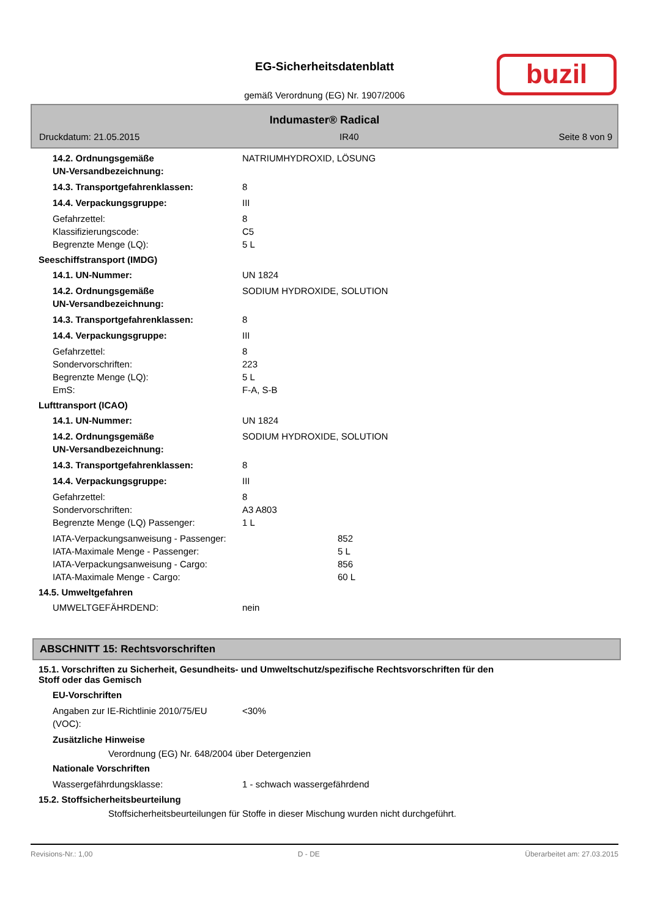EG-Sicherheitsdatenblatt
gemäß Verordnung (EG) Nr. 1907/2006
buzil
Indumaster® Radical
Druckdatum: 21.05.2015 IR40 Seite 8 von 9
14.2. Ordnungsgemäße
UN-Versandbezeichnung:
NATRIUMHYDROXID, LÖSUNG
14.3. Transportgefahrenklassen: 8
14.4. Verpackungsgruppe: III
Gefahrzettel: 8
Klassifizierungscode: C5
Begrenzte Menge (LQ): 5 L
Seeschiffstransport (IMDG)
14.1. UN-Nummer: UN 1824
14.2. Ordnungsgemäße
UN-Versandbezeichnung:
SODIUM HYDROXIDE, SOLUTION
14.3. Transportgefahrenklassen: 8
14.4. Verpackungsgruppe: III
Gefahrzettel: 8
Sondervorschriften: 223
Begrenzte Menge (LQ): 5 L
EmS: F-A, S-B
Lufttransport (ICAO)
14.1. UN-Nummer: UN 1824
14.2. Ordnungsgemäße
UN-Versandbezeichnung:
SODIUM HYDROXIDE, SOLUTION
14.3. Transportgefahrenklassen: 8
14.4. Verpackungsgruppe: III
Gefahrzettel: 8
Sondervorschriften: A3 A803
Begrenzte Menge (LQ) Passenger: 1 L
IATA-Verpackungsanweisung - Passenger: 852
IATA-Maximale Menge - Passenger: 5 L
IATA-Verpackungsanweisung - Cargo: 856
IATA-Maximale Menge - Cargo: 60 L
14.5. Umweltgefahren
UMWELTGEFÄHRDEND: nein
ABSCHNITT 15: Rechtsvorschriften
15.1. Vorschriften zu Sicherheit, Gesundheits- und Umweltschutz/spezifische Rechtsvorschriften für den
Stoff oder das Gemisch
EU-Vorschriften
Angaben zur IE-Richtlinie 2010/75/EU
(VOC):
<30%
Zusätzliche Hinweise
Verordnung (EG) Nr. 648/2004 über Detergenzien
Nationale Vorschriften
Wassergefährdungsklasse: 1 - schwach wassergefährdend
15.2. Stoffsicherheitsbeurteilung
Stoffsicherheitsbeurteilungen für Stoffe in dieser Mischung wurden nicht durchgeführt.
Revisions-Nr.: 1,00 D - DE Überarbeitet am: 27.03.2015